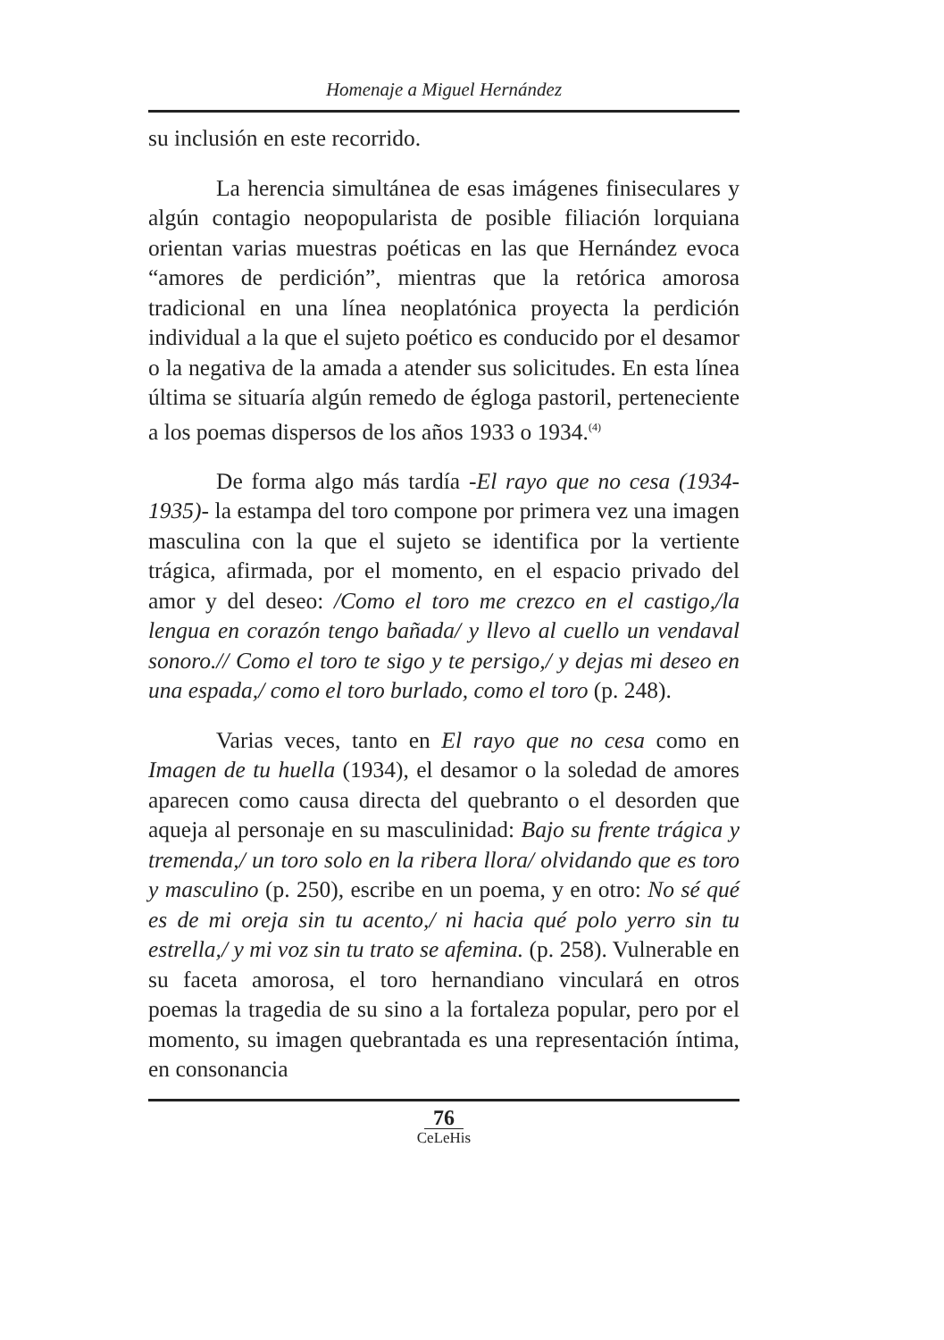Homenaje a Miguel Hernández
su inclusión en este recorrido.
La herencia simultánea de esas imágenes finiseculares y algún contagio neopopularista de posible filiación lorquiana orientan varias muestras poéticas en las que Hernández evoca “amores de perdición”, mientras que la retórica amorosa tradicional en una línea neoplatónica proyecta la perdición individual a la que el sujeto poético es conducido por el desamor o la negativa de la amada a atender sus solicitudes. En esta línea última se situaría algún remedo de égloga pastoril, perteneciente a los poemas dispersos de los años 1933 o 1934.<sup>(4)</sup>
De forma algo más tardía -El rayo que no cesa (1934-1935)- la estampa del toro compone por primera vez una imagen masculina con la que el sujeto se identifica por la vertiente trágica, afirmada, por el momento, en el espacio privado del amor y del deseo: /Como el toro me crezco en el castigo,/la lengua en corazón tengo bañada/ y llevo al cuello un vendaval sonoro.// Como el toro te sigo y te persigo,/ y dejas mi deseo en una espada,/ como el toro burlado, como el toro (p. 248).
Varias veces, tanto en El rayo que no cesa como en Imagen de tu huella (1934), el desamor o la soledad de amores aparecen como causa directa del quebranto o el desorden que aqueja al personaje en su masculinidad: Bajo su frente trágica y tremenda,/ un toro solo en la ribera llora/ olvidando que es toro y masculino (p. 250), escribe en un poema, y en otro: No sé qué es de mi oreja sin tu acento,/ ni hacia qué polo yerro sin tu estrella,/ y mi voz sin tu trato se afemina. (p. 258). Vulnerable en su faceta amorosa, el toro hernandiano vinculará en otros poemas la tragedia de su sino a la fortaleza popular, pero por el momento, su imagen quebrantada es una representación íntima, en consonancia
76
CeLeHis